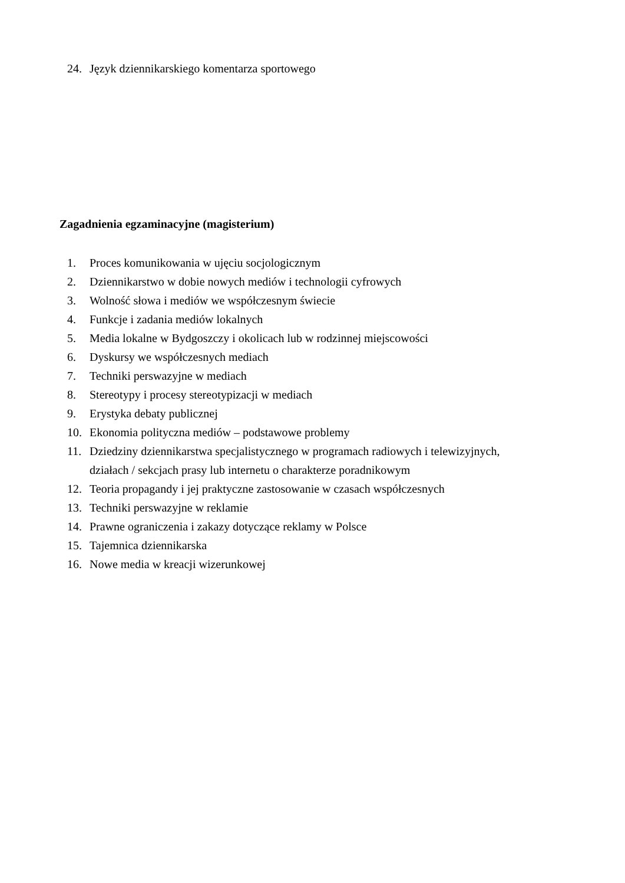24. Język dziennikarskiego komentarza sportowego
Zagadnienia egzaminacyjne (magisterium)
1. Proces komunikowania w ujęciu socjologicznym
2. Dziennikarstwo w dobie nowych mediów i technologii cyfrowych
3. Wolność słowa i mediów we współczesnym świecie
4. Funkcje i zadania mediów lokalnych
5. Media lokalne w Bydgoszczy i okolicach lub w rodzinnej miejscowości
6. Dyskursy we współczesnych mediach
7. Techniki perswazyjne w mediach
8. Stereotypy i procesy stereotypizacji w mediach
9. Erystyka debaty publicznej
10. Ekonomia polityczna mediów – podstawowe problemy
11. Dziedziny dziennikarstwa specjalistycznego w programach radiowych i telewizyjnych, działach / sekcjach prasy lub internetu o charakterze poradnikowym
12. Teoria propagandy i jej praktyczne zastosowanie w czasach współczesnych
13. Techniki perswazyjne w reklamie
14. Prawne ograniczenia i zakazy dotyczące reklamy w Polsce
15. Tajemnica dziennikarska
16. Nowe media w kreacji wizerunkowej